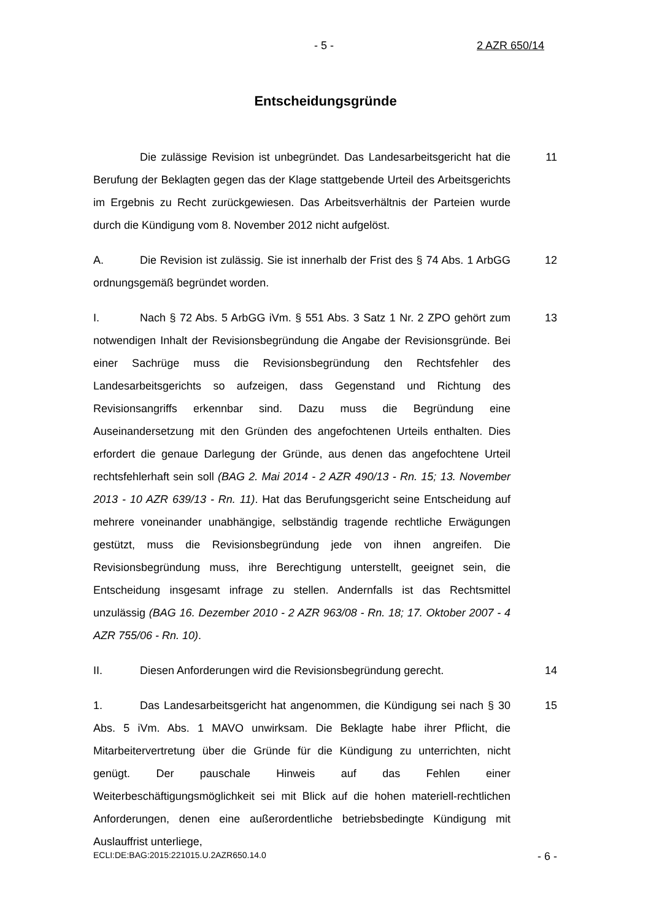- 5 - 2 AZR 650/14
Entscheidungsgründe
Die zulässige Revision ist unbegründet. Das Landesarbeitsgericht hat die Berufung der Beklagten gegen das der Klage stattgebende Urteil des Arbeitsgerichts im Ergebnis zu Recht zurückgewiesen. Das Arbeitsverhältnis der Parteien wurde durch die Kündigung vom 8. November 2012 nicht aufgelöst.
11
A. Die Revision ist zulässig. Sie ist innerhalb der Frist des § 74 Abs. 1 ArbGG ordnungsgemäß begründet worden.
12
I. Nach § 72 Abs. 5 ArbGG iVm. § 551 Abs. 3 Satz 1 Nr. 2 ZPO gehört zum notwendigen Inhalt der Revisionsbegründung die Angabe der Revisionsgründe. Bei einer Sachrüge muss die Revisionsbegründung den Rechtsfehler des Landesarbeitsgerichts so aufzeigen, dass Gegenstand und Richtung des Revisionsangriffs erkennbar sind. Dazu muss die Begründung eine Auseinandersetzung mit den Gründen des angefochtenen Urteils enthalten. Dies erfordert die genaue Darlegung der Gründe, aus denen das angefochtene Urteil rechtsfehlerhaft sein soll (BAG 2. Mai 2014 - 2 AZR 490/13 - Rn. 15; 13. November 2013 - 10 AZR 639/13 - Rn. 11). Hat das Berufungsgericht seine Entscheidung auf mehrere voneinander unabhängige, selbständig tragende rechtliche Erwägungen gestützt, muss die Revisionsbegründung jede von ihnen angreifen. Die Revisionsbegründung muss, ihre Berechtigung unterstellt, geeignet sein, die Entscheidung insgesamt infrage zu stellen. Andernfalls ist das Rechtsmittel unzulässig (BAG 16. Dezember 2010 - 2 AZR 963/08 - Rn. 18; 17. Oktober 2007 - 4 AZR 755/06 - Rn. 10).
13
II. Diesen Anforderungen wird die Revisionsbegründung gerecht. 14
1. Das Landesarbeitsgericht hat angenommen, die Kündigung sei nach § 30 Abs. 5 iVm. Abs. 1 MAVO unwirksam. Die Beklagte habe ihrer Pflicht, die Mitarbeitervertretung über die Gründe für die Kündigung zu unterrichten, nicht genügt. Der pauschale Hinweis auf das Fehlen einer Weiterbeschäftigungsmöglichkeit sei mit Blick auf die hohen materiell-rechtlichen Anforderungen, denen eine außerordentliche betriebsbedingte Kündigung mit Auslauffrist unterliege,
15
ECLI:DE:BAG:2015:221015.U.2AZR650.14.0 - 6 -